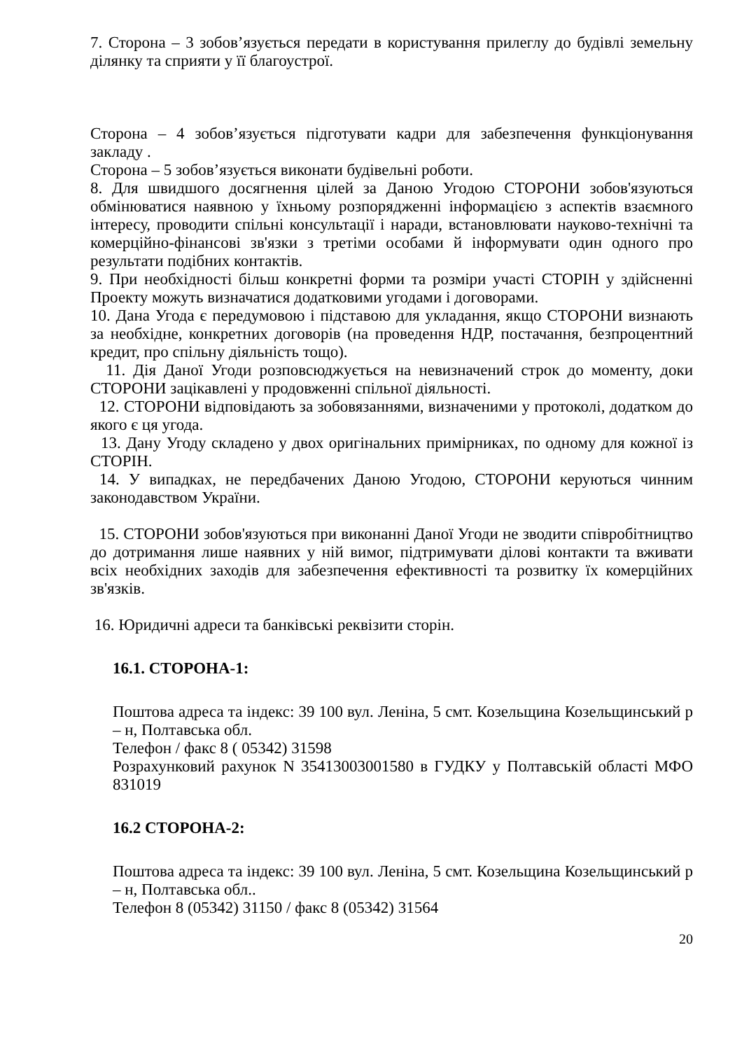7. Сторона – 3 зобов’язується передати в користування прилеглу до будівлі земельну ділянку та сприяти у її благоустрої.
Сторона – 4 зобов’язується підготувати кадри для забезпечення функціонування закладу .
Сторона – 5 зобов’язується виконати будівельні роботи.
8. Для швидшого досягнення цілей за Даною Угодою СТОРОНИ зобов'язуються обмінюватися наявною у їхньому розпорядженні інформацією з аспектів взаємного інтересу, проводити спільні консультації і наради, встановлювати науково-технічні та комерційно-фінансові зв'язки з третіми особами й інформувати один одного про результати подібних контактів.
9. При необхідності більш конкретні форми та розміри участі СТОРІН у здійсненні Проекту можуть визначатися додатковими угодами і договорами.
10. Дана Угода є передумовою і підставою для укладання, якщо СТОРОНИ визнають за необхідне, конкретних договорів (на проведення НДР, постачання, безпроцентний кредит, про спільну діяльність тощо).
11. Дія Даної Угоди розповсюджується на невизначений строк до моменту, доки СТОРОНИ зацікавлені у продовженні спільної діяльності.
12. СТОРОНИ відповідають за зобовязаннями, визначеними у протоколі, додатком до якого є ця угода.
13. Дану Угоду складено у двох оригінальних примірниках, по одному для кожної із СТОРІН.
14. У випадках, не передбачених Даною Угодою, СТОРОНИ керуються чинним законодавством України.
15. СТОРОНИ зобов'язуються при виконанні Даної Угоди не зводити співробітництво до дотримання лише наявних у ній вимог, підтримувати ділові контакти та вживати всіх необхідних заходів для забезпечення ефективності та розвитку їх комерційних зв'язків.
16. Юридичні адреси та банківські реквізити сторін.
16.1. СТОРОНА-1:
Поштова адреса та індекс: 39 100 вул. Леніна, 5 смт. Козельщина Козельщинський р – н, Полтавська обл.
Телефон / факс 8 ( 05342) 31598
Розрахунковий рахунок N 35413003001580 в ГУДКУ у Полтавській області МФО 831019
16.2 СТОРОНА-2:
Поштова адреса та індекс: 39 100 вул. Леніна, 5 смт. Козельщина Козельщинський р – н, Полтавська обл..
Телефон 8 (05342) 31150 / факс 8 (05342) 31564
20